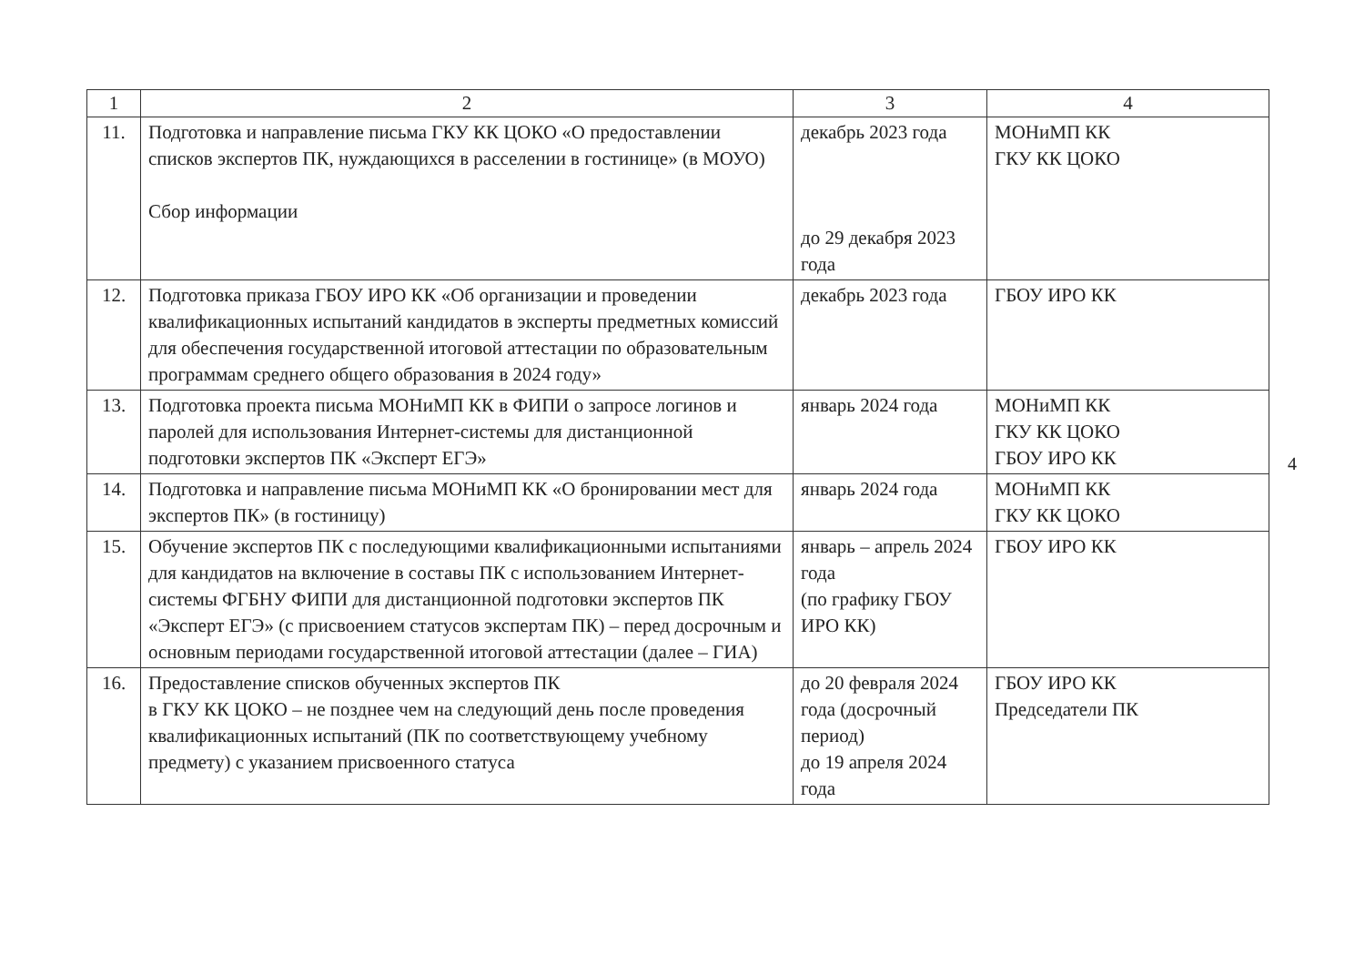| 1 | 2 | 3 | 4 |
| --- | --- | --- | --- |
| 11. | Подготовка и направление письма ГКУ КК ЦОКО «О предоставлении списков экспертов ПК, нуждающихся в расселении в гостинице» (в МОУО) Сбор информации | декабрь 2023 года до 29 декабря 2023 года | МОНиМП КК ГКУ КК ЦОКО |
| 12. | Подготовка приказа ГБОУ ИРО КК «Об организации и проведении квалификационных испытаний кандидатов в эксперты предметных комиссий для обеспечения государственной итоговой аттестации по образовательным программам среднего общего образования в 2024 году» | декабрь 2023 года | ГБОУ ИРО КК |
| 13. | Подготовка проекта письма МОНиМП КК в ФИПИ о запросе логинов и паролей для использования Интернет-системы для дистанционной подготовки экспертов ПК «Эксперт ЕГЭ» | январь 2024 года | МОНиМП КК ГКУ КК ЦОКО ГБОУ ИРО КК |
| 14. | Подготовка и направление письма МОНиМП КК «О бронировании мест для экспертов ПК» (в гостиницу) | январь 2024 года | МОНиМП КК ГКУ КК ЦОКО |
| 15. | Обучение экспертов ПК с последующими квалификационными испытаниями для кандидатов на включение в составы ПК с использованием Интернет-системы ФГБНУ ФИПИ для дистанционной подготовки экспертов ПК «Эксперт ЕГЭ» (с присвоением статусов экспертам ПК) – перед досрочным и основным периодами государственной итоговой аттестации (далее – ГИА) | январь – апрель 2024 года (по графику ГБОУ ИРО КК) | ГБОУ ИРО КК |
| 16. | Предоставление списков обученных экспертов ПК в ГКУ КК ЦОКО – не позднее чем на следующий день после проведения квалификационных испытаний (ПК по соответствующему учебному предмету) с указанием присвоенного статуса | до 20 февраля 2024 года (досрочный период) до 19 апреля 2024 года | ГБОУ ИРО КК Председатели ПК |
4